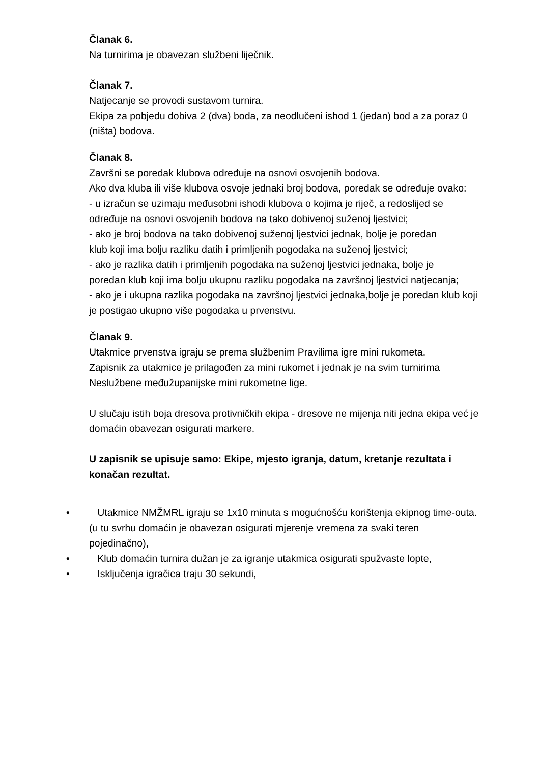Članak 6.
Na turnirima je obavezan službeni liječnik.
Članak 7.
Natjecanje se provodi sustavom turnira.
Ekipa za pobjedu dobiva 2 (dva) boda, za neodlučeni ishod 1 (jedan) bod a za poraz 0 (ništa) bodova.
Članak 8.
Završni se poredak klubova određuje na osnovi osvojenih bodova.
Ako dva kluba ili više klubova osvoje jednaki broj bodova, poredak se određuje ovako:
- u izračun se uzimaju međusobni ishodi klubova o kojima je riječ, a redoslijed se
određuje na osnovi osvojenih bodova na tako dobivenoj suženoj ljestvici;
- ako je broj bodova na tako dobivenoj suženoj ljestvici jednak, bolje je poredan
klub koji ima bolju razliku datih i primljenih pogodaka na suženoj ljestvici;
- ako je razlika datih i primljenih pogodaka na suženoj ljestvici jednaka, bolje je
poredan klub koji ima bolju ukupnu razliku pogodaka na završnoj ljestvici natjecanja;
- ako je i ukupna razlika pogodaka na završnoj ljestvici jednaka,bolje je poredan klub koji je postigao ukupno više pogodaka u prvenstvu.
Članak 9.
Utakmice prvenstva igraju se prema službenim Pravilima igre mini rukometa.
Zapisnik za utakmice je prilagođen za mini rukomet i jednak je na svim turnirima Neslužbene međužupanijske mini rukometne lige.
U slučaju istih boja dresova protivničkih ekipa - dresove ne mijenja niti jedna ekipa već je domaćin obavezan osigurati markere.
U zapisnik se upisuje samo: Ekipe, mjesto igranja, datum, kretanje rezultata i konačan rezultat.
• Utakmice NMŽMRL igraju se 1x10 minuta s mogućnošću korištenja ekipnog time-outa. (u tu svrhu domaćin je obavezan osigurati mjerenje vremena za svaki teren pojedinačno),
• Klub domaćin turnira dužan je za igranje utakmica osigurati spužvaste lopte,
• Isključenja igračica traju 30 sekundi,